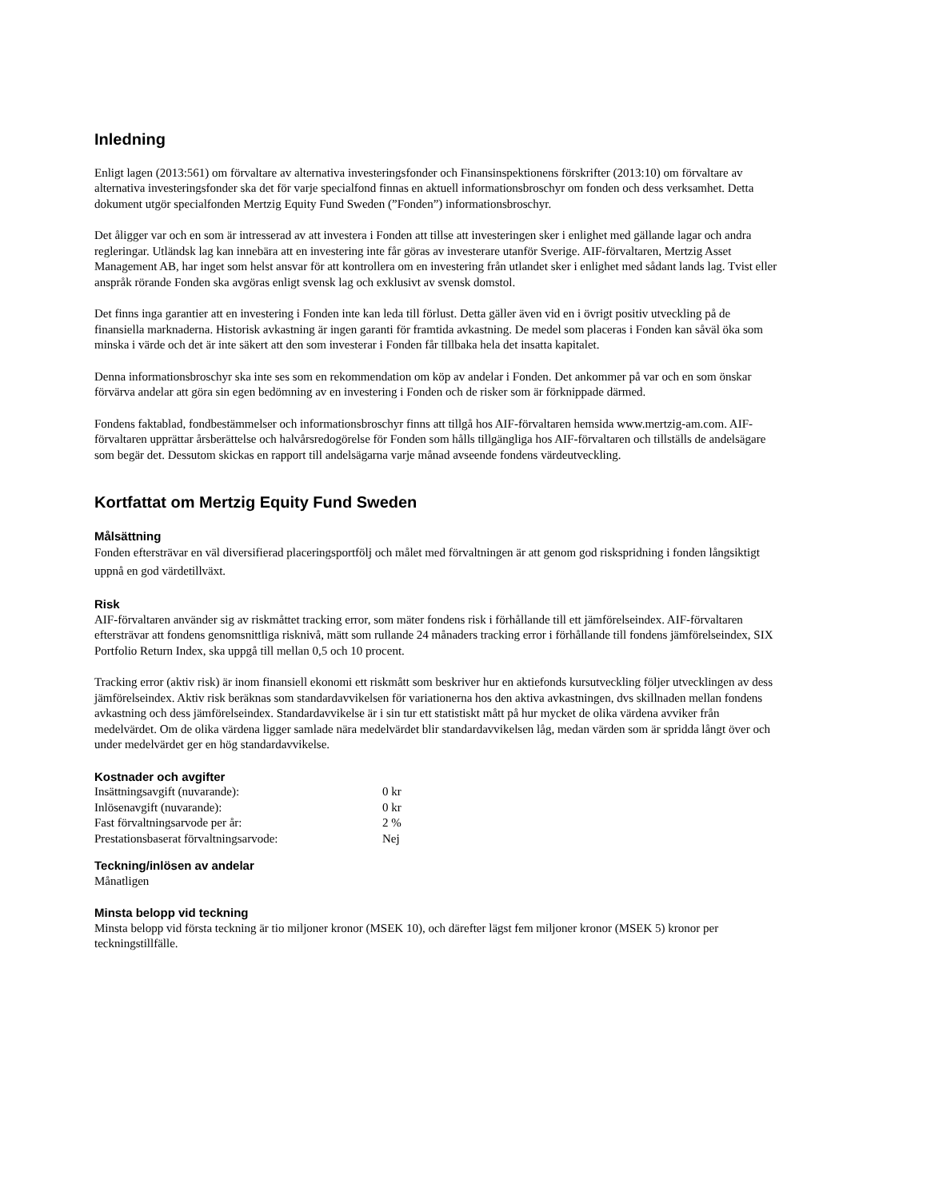Inledning
Enligt lagen (2013:561) om förvaltare av alternativa investeringsfonder och Finansinspektionens förskrifter (2013:10) om förvaltare av alternativa investeringsfonder ska det för varje specialfond finnas en aktuell informationsbroschyr om fonden och dess verksamhet. Detta dokument utgör specialfonden Mertzig Equity Fund Sweden (”Fonden”) informationsbroschyr.
Det åligger var och en som är intresserad av att investera i Fonden att tillse att investeringen sker i enlighet med gällande lagar och andra regleringar. Utländsk lag kan innebära att en investering inte får göras av investerare utanför Sverige. AIF-förvaltaren, Mertzig Asset Management AB, har inget som helst ansvar för att kontrollera om en investering från utlandet sker i enlighet med sådant lands lag. Tvist eller anspråk rörande Fonden ska avgöras enligt svensk lag och exklusivt av svensk domstol.
Det finns inga garantier att en investering i Fonden inte kan leda till förlust. Detta gäller även vid en i övrigt positiv utveckling på de finansiella marknaderna. Historisk avkastning är ingen garanti för framtida avkastning. De medel som placeras i Fonden kan såväl öka som minska i värde och det är inte säkert att den som investerar i Fonden får tillbaka hela det insatta kapitalet.
Denna informationsbroschyr ska inte ses som en rekommendation om köp av andelar i Fonden. Det ankommer på var och en som önskar förvärva andelar att göra sin egen bedömning av en investering i Fonden och de risker som är förknippade därmed.
Fondens faktablad, fondbestämmelser och informationsbroschyr finns att tillgå hos AIF-förvaltaren hemsida www.mertzig-am.com. AIF-förvaltaren upprättar årsberättelse och halvårsredogörelse för Fonden som hålls tillgängliga hos AIF-förvaltaren och tillställs de andelsägare som begär det. Dessutom skickas en rapport till andelsägarna varje månad avseende fondens värdeutveckling.
Kortfattat om Mertzig Equity Fund Sweden
Målsättning
Fonden eftersträvar en väl diversifierad placeringsportfölj och målet med förvaltningen är att genom god riskspridning i fonden långsiktigt uppnå en god värdetillväxt.
Risk
AIF-förvaltaren använder sig av riskmåttet tracking error, som mäter fondens risk i förhållande till ett jämförelseindex. AIF-förvaltaren eftersträvar att fondens genomsnittliga risknivå, mätt som rullande 24 månaders tracking error i förhållande till fondens jämförelseindex, SIX Portfolio Return Index, ska uppgå till mellan 0,5 och 10 procent.
Tracking error (aktiv risk) är inom finansiell ekonomi ett riskmått som beskriver hur en aktiefonds kursutveckling följer utvecklingen av dess jämförelseindex. Aktiv risk beräknas som standardavvikelsen för variationerna hos den aktiva avkastningen, dvs skillnaden mellan fondens avkastning och dess jämförelseindex. Standardavvikelse är i sin tur ett statistiskt mått på hur mycket de olika värdena avviker från medelvärdet. Om de olika värdena ligger samlade nära medelvärdet blir standardavvikelsen låg, medan värden som är spridda långt över och under medelvärdet ger en hög standardavvikelse.
Kostnader och avgifter
| Insättningsavgift (nuvarande): | 0 kr |
| Inlösenavgift (nuvarande): | 0 kr |
| Fast förvaltningsarvode per år: | 2 % |
| Prestationsbaserat förvaltningsarvode: | Nej |
Teckning/inlösen av andelar
Månatligen
Minsta belopp vid teckning
Minsta belopp vid första teckning är tio miljoner kronor (MSEK 10), och därefter lägst fem miljoner kronor (MSEK 5) kronor per teckningstillfälle.